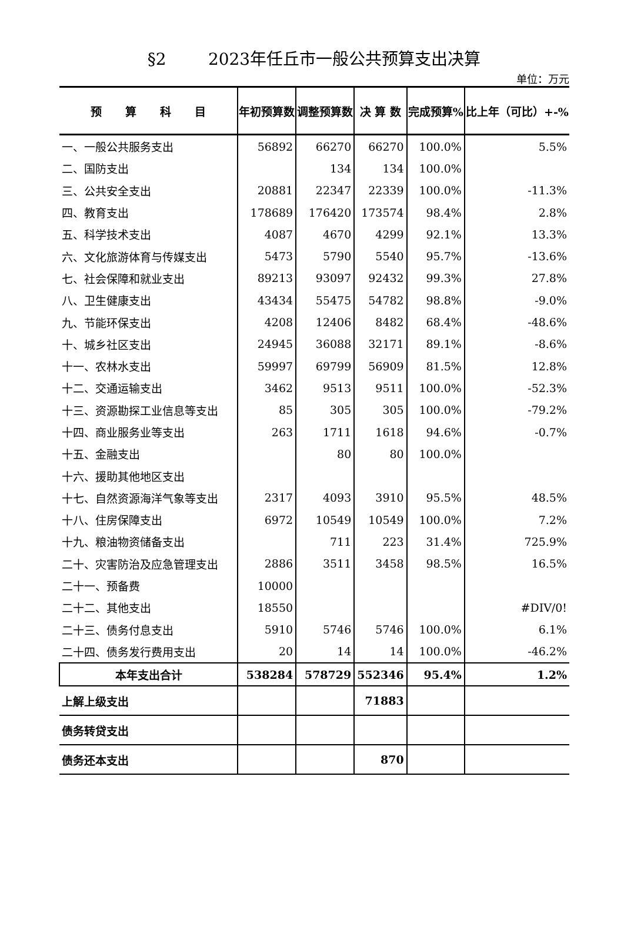§2 2023年任丘市一般公共预算支出决算
单位：万元
| 预 算 科 目 | 年初预算数 | 调整预算数 | 决 算 数 | 完成预算% | 比上年（可比）+-% |
| --- | --- | --- | --- | --- | --- |
| 一、一般公共服务支出 | 56892 | 66270 | 66270 | 100.0% | 5.5% |
| 二、国防支出 | | 134 | 134 | 100.0% | |
| 三、公共安全支出 | 20881 | 22347 | 22339 | 100.0% | -11.3% |
| 四、教育支出 | 178689 | 176420 | 173574 | 98.4% | 2.8% |
| 五、科学技术支出 | 4087 | 4670 | 4299 | 92.1% | 13.3% |
| 六、文化旅游体育与传媒支出 | 5473 | 5790 | 5540 | 95.7% | -13.6% |
| 七、社会保障和就业支出 | 89213 | 93097 | 92432 | 99.3% | 27.8% |
| 八、卫生健康支出 | 43434 | 55475 | 54782 | 98.8% | -9.0% |
| 九、节能环保支出 | 4208 | 12406 | 8482 | 68.4% | -48.6% |
| 十、城乡社区支出 | 24945 | 36088 | 32171 | 89.1% | -8.6% |
| 十一、农林水支出 | 59997 | 69799 | 56909 | 81.5% | 12.8% |
| 十二、交通运输支出 | 3462 | 9513 | 9511 | 100.0% | -52.3% |
| 十三、资源勘探工业信息等支出 | 85 | 305 | 305 | 100.0% | -79.2% |
| 十四、商业服务业等支出 | 263 | 1711 | 1618 | 94.6% | -0.7% |
| 十五、金融支出 | | 80 | 80 | 100.0% | |
| 十六、援助其他地区支出 | | | | | |
| 十七、自然资源海洋气象等支出 | 2317 | 4093 | 3910 | 95.5% | 48.5% |
| 十八、住房保障支出 | 6972 | 10549 | 10549 | 100.0% | 7.2% |
| 十九、粮油物资储备支出 | | 711 | 223 | 31.4% | 725.9% |
| 二十、灾害防治及应急管理支出 | 2886 | 3511 | 3458 | 98.5% | 16.5% |
| 二十一、预备费 | 10000 | | | | |
| 二十二、其他支出 | 18550 | | | | #DIV/0! |
| 二十三、债务付息支出 | 5910 | 5746 | 5746 | 100.0% | 6.1% |
| 二十四、债务发行费用支出 | 20 | 14 | 14 | 100.0% | -46.2% |
| 本年支出合计 | 538284 | 578729 | 552346 | 95.4% | 1.2% |
| 上解上级支出 | | | 71883 | | |
| 债务转贷支出 | | | | | |
| 债务还本支出 | | | 870 | | |